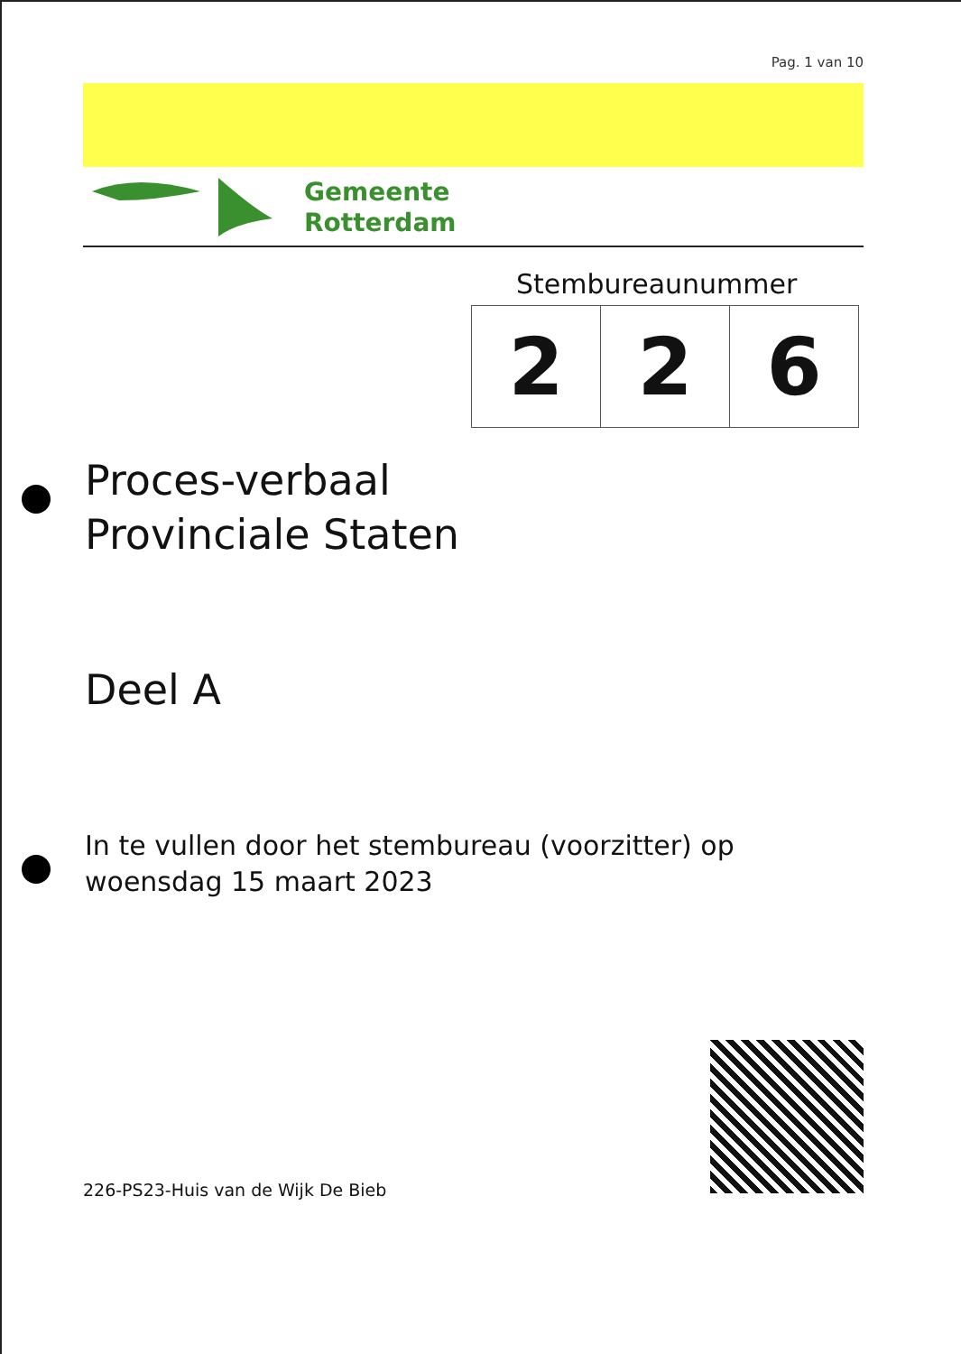Pag. 1 van 10
Gemeente
Rotterdam
Stembureaunummer
| 2 | 2 | 6 |
Proces-verbaal
Provinciale Staten
Deel A
In te vullen door het stembureau (voorzitter) op
woensdag 15 maart 2023
226-PS23-Huis van de Wijk De Bieb